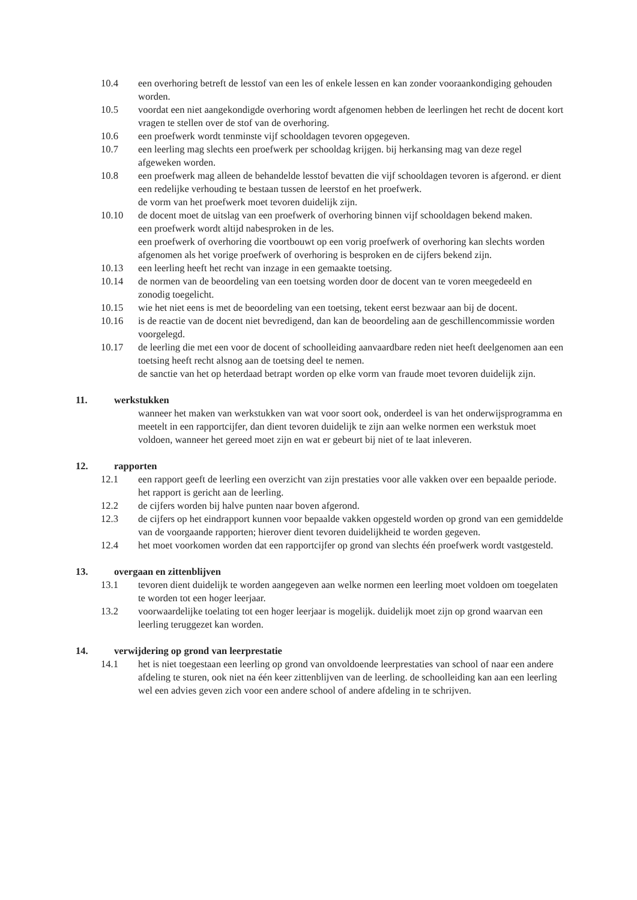10.4 een overhoring betreft de lesstof van een les of enkele lessen en kan zonder vooraankondiging gehouden worden.
10.5 voordat een niet aangekondigde overhoring wordt afgenomen hebben de leerlingen het recht de docent kort vragen te stellen over de stof van de overhoring.
10.6 een proefwerk wordt tenminste vijf schooldagen tevoren opgegeven.
10.7 een leerling mag slechts een proefwerk per schooldag krijgen. bij herkansing mag van deze regel afgeweken worden.
10.8 een proefwerk mag alleen de behandelde lesstof bevatten die vijf schooldagen tevoren is afgerond. er dient een redelijke verhouding te bestaan tussen de leerstof en het proefwerk.
de vorm van het proefwerk moet tevoren duidelijk zijn.
10.10 de docent moet de uitslag van een proefwerk of overhoring binnen vijf schooldagen bekend maken.
een proefwerk wordt altijd nabesproken in de les.
een proefwerk of overhoring die voortbouwt op een vorig proefwerk of overhoring kan slechts worden afgenomen als het vorige proefwerk of overhoring is besproken en de cijfers bekend zijn.
10.13 een leerling heeft het recht van inzage in een gemaakte toetsing.
10.14 de normen van de beoordeling van een toetsing worden door de docent van te voren meegedeeld en zonodig toegelicht.
10.15 wie het niet eens is met de beoordeling van een toetsing, tekent eerst bezwaar aan bij de docent.
10.16 is de reactie van de docent niet bevredigend, dan kan de beoordeling aan de geschillencommissie worden voorgelegd.
10.17 de leerling die met een voor de docent of schoolleiding aanvaardbare reden niet heeft deelgenomen aan een toetsing heeft recht alsnog aan de toetsing deel te nemen.
de sanctie van het op heterdaad betrapt worden op elke vorm van fraude moet tevoren duidelijk zijn.
11. werkstukken
wanneer het maken van werkstukken van wat voor soort ook, onderdeel is van het onderwijsprogramma en meetelt in een rapportcijfer, dan dient tevoren duidelijk te zijn aan welke normen een werkstuk moet voldoen, wanneer het gereed moet zijn en wat er gebeurt bij niet of te laat inleveren.
12. rapporten
12.1 een rapport geeft de leerling een overzicht van zijn prestaties voor alle vakken over een bepaalde periode. het rapport is gericht aan de leerling.
12.2 de cijfers worden bij halve punten naar boven afgerond.
12.3 de cijfers op het eindrapport kunnen voor bepaalde vakken opgesteld worden op grond van een gemiddelde van de voorgaande rapporten; hierover dient tevoren duidelijkheid te worden gegeven.
12.4 het moet voorkomen worden dat een rapportcijfer op grond van slechts één proefwerk wordt vastgesteld.
13. overgaan en zittenblijven
13.1 tevoren dient duidelijk te worden aangegeven aan welke normen een leerling moet voldoen om toegelaten te worden tot een hoger leerjaar.
13.2 voorwaardelijke toelating tot een hoger leerjaar is mogelijk. duidelijk moet zijn op grond waarvan een leerling teruggezet kan worden.
14. verwijdering op grond van leerprestatie
14.1 het is niet toegestaan een leerling op grond van onvoldoende leerprestaties van school of naar een andere afdeling te sturen, ook niet na één keer zittenblijven van de leerling. de schoolleiding kan aan een leerling wel een advies geven zich voor een andere school of andere afdeling in te schrijven.